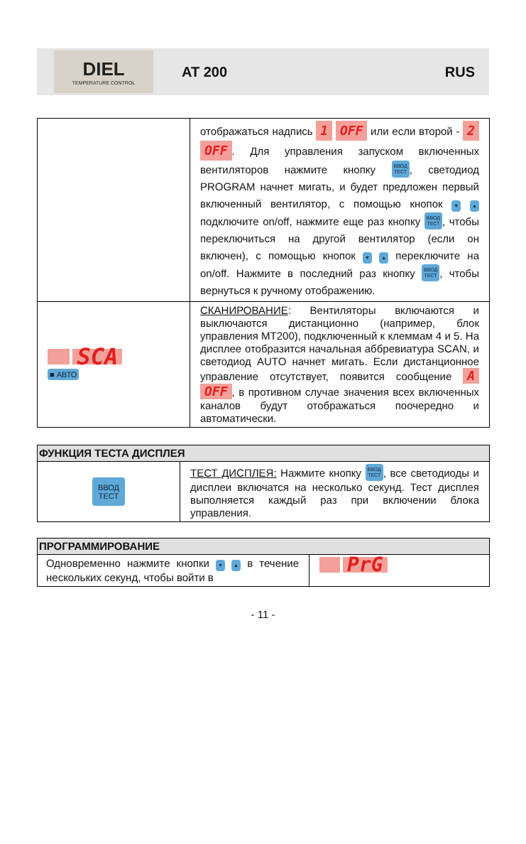DIEL
TEMPERATURE CONTROL
AT 200 RUS
| | отображаться надпись 1 OFF или если второй - 2 OFF . Для управления запуском включенных вентиляторов нажмите кнопку ВВОД ТЕСТ , светодиод PROGRAM начнет мигать, и будет предложен первый включенный вентилятор, с помощью кнопок ▼ ▲ подключите on/off, нажмите еще раз кнопку ВВОД ТЕСТ , чтобы переключиться на другой вентилятор (если он включен), с помощью кнопок ▼ ▲ переключите на on/off. Нажмите в последний раз кнопку ВВОД ТЕСТ , чтобы вернуться к ручному отображению. |
| SCA ■ АВТО | СКАНИРОВАНИЕ : Вентиляторы включаются и выключаются дистанционно (например, блок управления MT200), подключенный к клеммам 4 и 5. На дисплее отобразится начальная аббревиатура SCAN, и светодиод AUTO начнет мигать. Если дистанционное управление отсутствует, появится сообщение A OFF , в противном случае значения всех включенных каналов будут отображаться поочередно и автоматически. |
| ФУНКЦИЯ ТЕСТА ДИСПЛЕЯ | |
| --- | --- |
| ВВОД ТЕСТ | ТЕСТ ДИСПЛЕЯ: Нажмите кнопку ВВОД ТЕСТ , все светодиоды и дисплеи включатся на несколько секунд. Тест дисплея выполняется каждый раз при включении блока управления. |
| ПРОГРАММИРОВАНИЕ | |
| --- | --- |
| Одновременно нажмите кнопки ▼ ▲ в течение нескольких секунд, чтобы войти в | PrG |
- 11 -